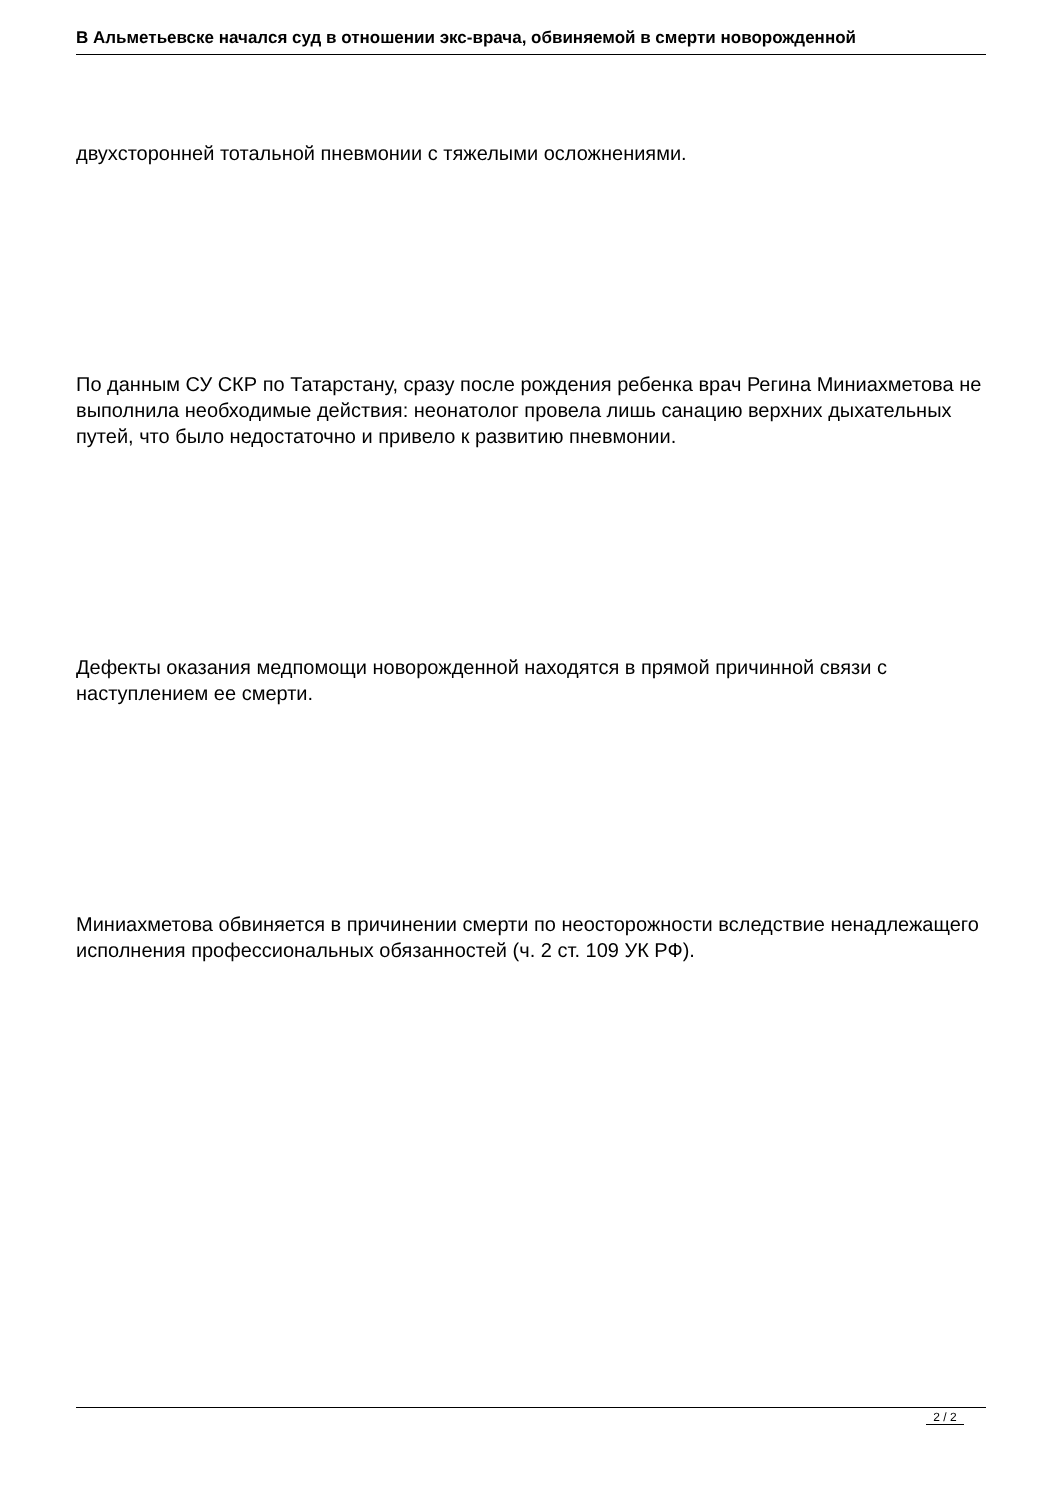В Альметьевске начался суд в отношении экс-врача, обвиняемой в смерти новорожденной
двухсторонней тотальной пневмонии с тяжелыми осложнениями.
По данным СУ СКР по Татарстану, сразу после рождения ребенка врач Регина Миниахметова не выполнила необходимые действия: неонатолог провела лишь санацию верхних дыхательных путей, что было недостаточно и привело к развитию пневмонии.
Дефекты оказания медпомощи новорожденной находятся в прямой причинной связи с наступлением ее смерти.
Миниахметова обвиняется в причинении смерти по неосторожности вследствие ненадлежащего исполнения профессиональных обязанностей (ч. 2 ст. 109 УК РФ).
2 / 2